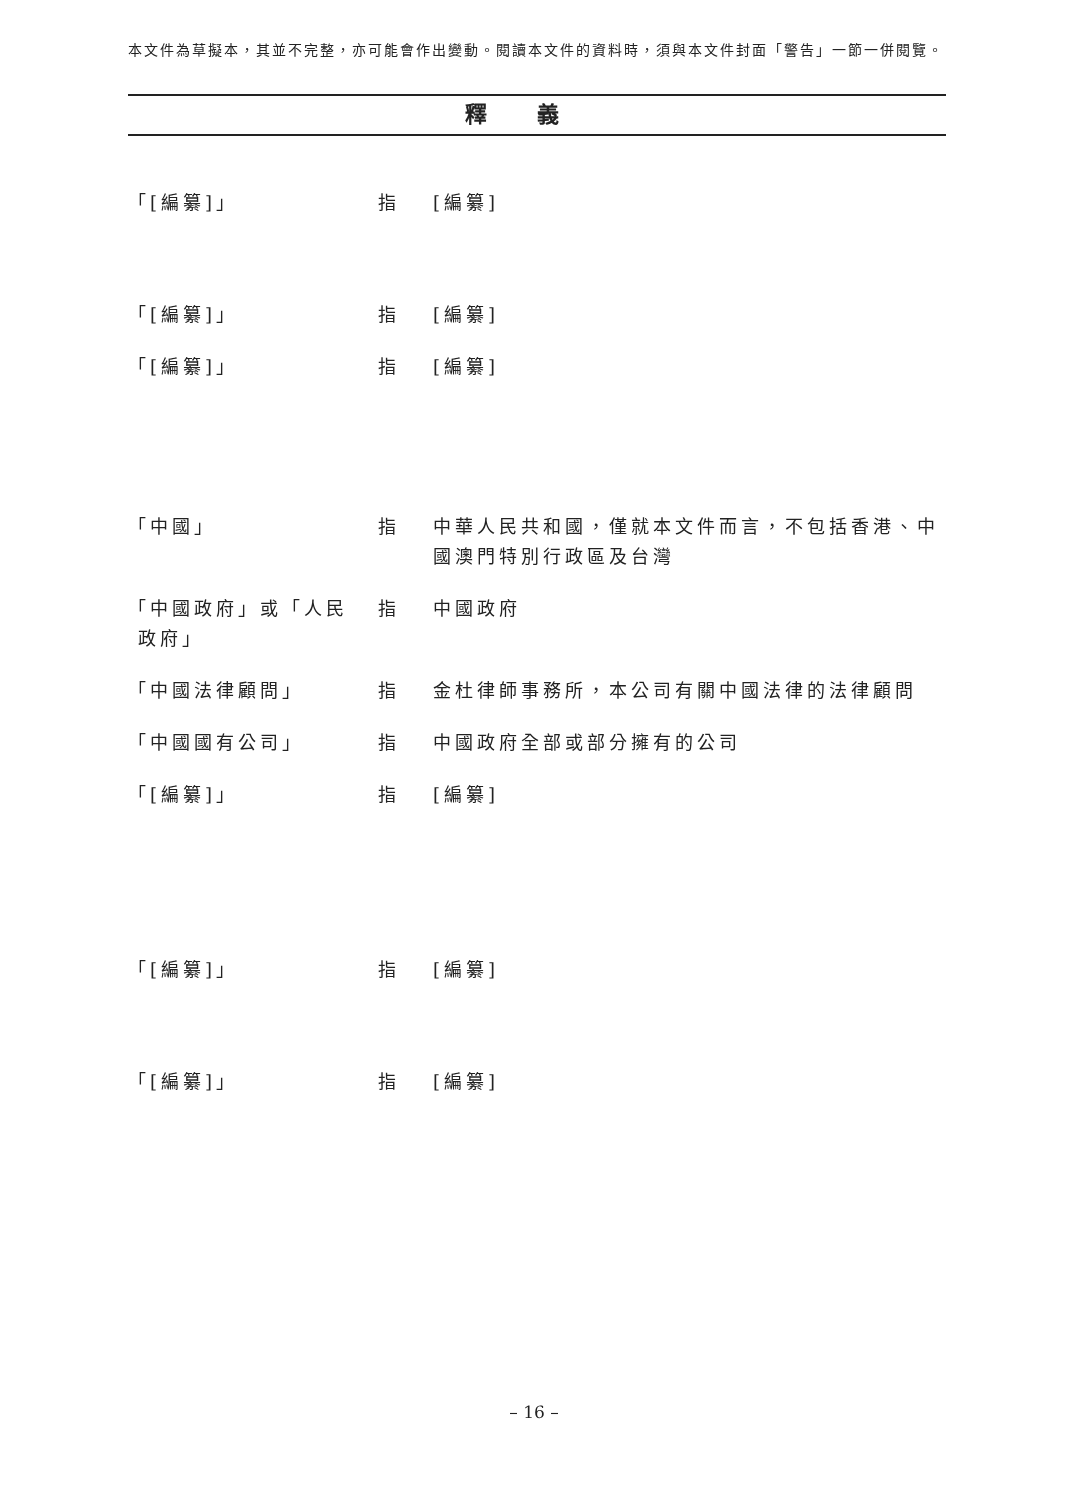本文件為草擬本，其並不完整，亦可能會作出變動。閱讀本文件的資料時，須與本文件封面「警告」一節一併閱覽。
釋義
「[編纂]」 指 [編纂]
「[編纂]」 指 [編纂]
「[編纂]」 指 [編纂]
「中國」 指 中華人民共和國，僅就本文件而言，不包括香港、中國澳門特別行政區及台灣
「中國政府」或「人民
政府」
指 中國政府
「中國法律顧問」 指 金杜律師事務所，本公司有關中國法律的法律顧問
「中國國有公司」 指 中國政府全部或部分擁有的公司
「[編纂]」 指 [編纂]
「[編纂]」 指 [編纂]
「[編纂]」 指 [編纂]
– 16 –